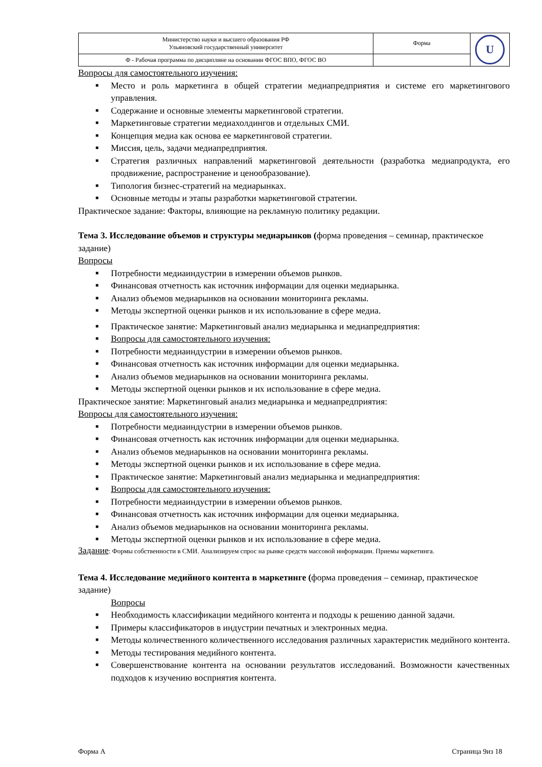| Министерство науки и высшего образования РФ Ульяновский государственный университет | Форма | U |
| Ф - Рабочая программа по дисциплине на основании ФГОС ВПО, ФГОС ВО | | |
Вопросы для самостоятельного изучения:
■ Место и роль маркетинга в общей стратегии медиапредприятия и системе его маркетингового управления.
■ Содержание и основные элементы маркетинговой стратегии.
■ Маркетинговые стратегии медиахолдингов и отдельных СМИ.
■ Концепция медиа как основа ее маркетинговой стратегии.
■ Миссия, цель, задачи медиапредприятия.
■ Стратегия различных направлений маркетинговой деятельности (разработка медиапродукта, его продвижение, распространение и ценообразование).
■ Типология бизнес-стратегий на медиарынках.
■ Основные методы и этапы разработки маркетинговой стратегии.
Практическое задание: Факторы, влияющие на рекламную политику редакции.
Тема 3. Исследование объемов и структуры медиарынков (форма проведения – семинар, практическое задание)
Вопросы
■ Потребности медиаиндустрии в измерении объемов рынков.
■ Финансовая отчетность как источник информации для оценки медиарынка.
■ Анализ объемов медиарынков на основании мониторинга рекламы.
■ Методы экспертной оценки рынков и их использование в сфере медиа.
■ Практическое занятие: Маркетинговый анализ медиарынка и медиапредприятия:
■ Вопросы для самостоятельного изучения:
■ Потребности медиаиндустрии в измерении объемов рынков.
■ Финансовая отчетность как источник информации для оценки медиарынка.
■ Анализ объемов медиарынков на основании мониторинга рекламы.
■ Методы экспертной оценки рынков и их использование в сфере медиа.
Практическое занятие: Маркетинговый анализ медиарынка и медиапредприятия:
Вопросы для самостоятельного изучения:
■ Потребности медиаиндустрии в измерении объемов рынков.
■ Финансовая отчетность как источник информации для оценки медиарынка.
■ Анализ объемов медиарынков на основании мониторинга рекламы.
■ Методы экспертной оценки рынков и их использование в сфере медиа.
■ Практическое занятие: Маркетинговый анализ медиарынка и медиапредприятия:
■ Вопросы для самостоятельного изучения:
■ Потребности медиаиндустрии в измерении объемов рынков.
■ Финансовая отчетность как источник информации для оценки медиарынка.
■ Анализ объемов медиарынков на основании мониторинга рекламы.
■ Методы экспертной оценки рынков и их использование в сфере медиа.
Задание: Формы собственности в СМИ. Анализируем спрос на рынке средств массовой информации. Приемы маркетинга.
Тема 4. Исследование медийного контента в маркетинге (форма проведения – семинар, практическое задание)
Вопросы
■ Необходимость классификации медийного контента и подходы к решению данной задачи.
■ Примеры классификаторов в индустрии печатных и электронных медиа.
■ Методы количественного количественного исследования различных характеристик медийного контента.
■ Методы тестирования медийного контента.
■ Совершенствование контента на основании результатов исследований. Возможности качественных подходов к изучению восприятия контента.
Форма А Страница 9из 18